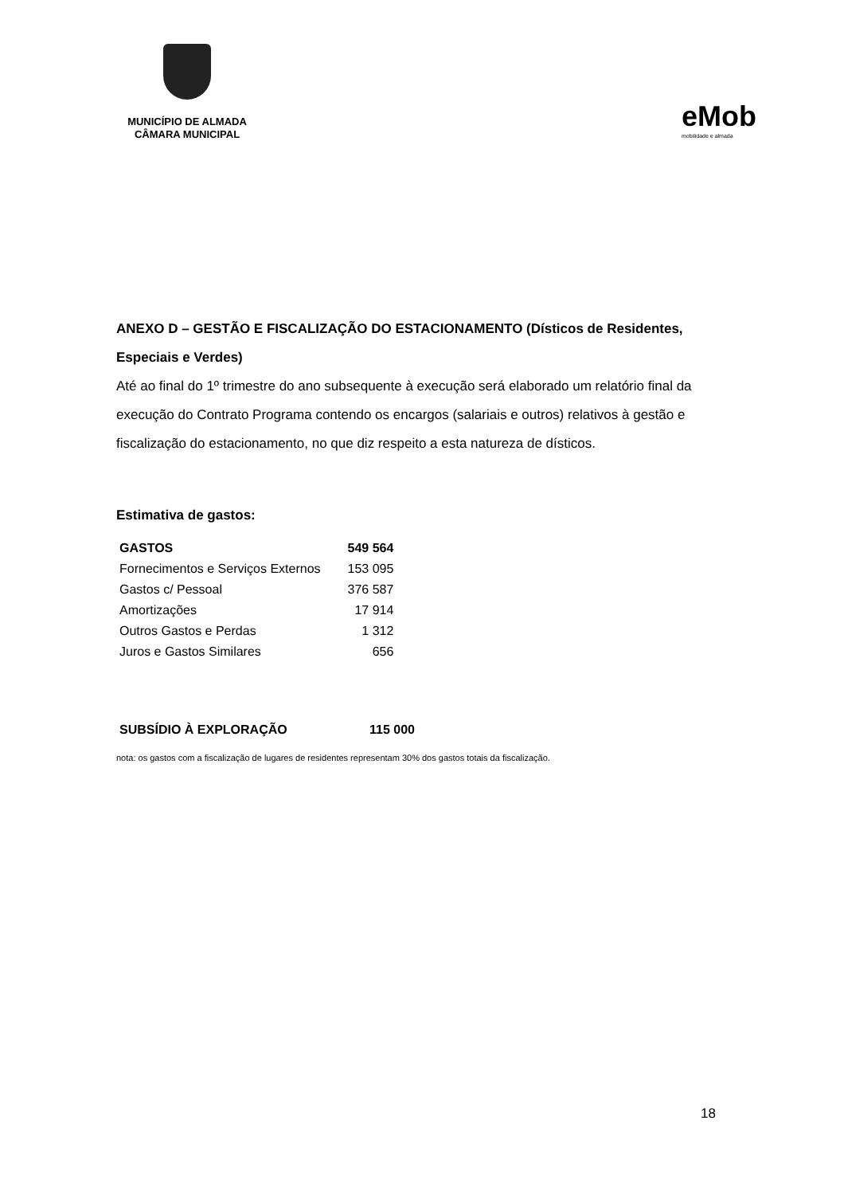MUNICÍPIO DE ALMADA
CÂMARA MUNICIPAL
eMob
mobilidade e almada
ANEXO D – GESTÃO E FISCALIZAÇÃO DO ESTACIONAMENTO (Dísticos de Residentes, Especiais e Verdes)
Até ao final do 1º trimestre do ano subsequente à execução será elaborado um relatório final da execução do Contrato Programa contendo os encargos (salariais e outros) relativos à gestão e fiscalização do estacionamento, no que diz respeito a esta natureza de dísticos.
Estimativa de gastos:
| GASTOS | 549 564 |
| --- | --- |
| Fornecimentos e Serviços Externos | 153 095 |
| Gastos c/ Pessoal | 376 587 |
| Amortizações | 17 914 |
| Outros Gastos e Perdas | 1 312 |
| Juros e Gastos Similares | 656 |
| SUBSÍDIO À EXPLORAÇÃO | 115 000 |
| --- | --- |
nota: os gastos com a fiscalização de lugares de residentes representam 30% dos gastos totais da fiscalização.
18